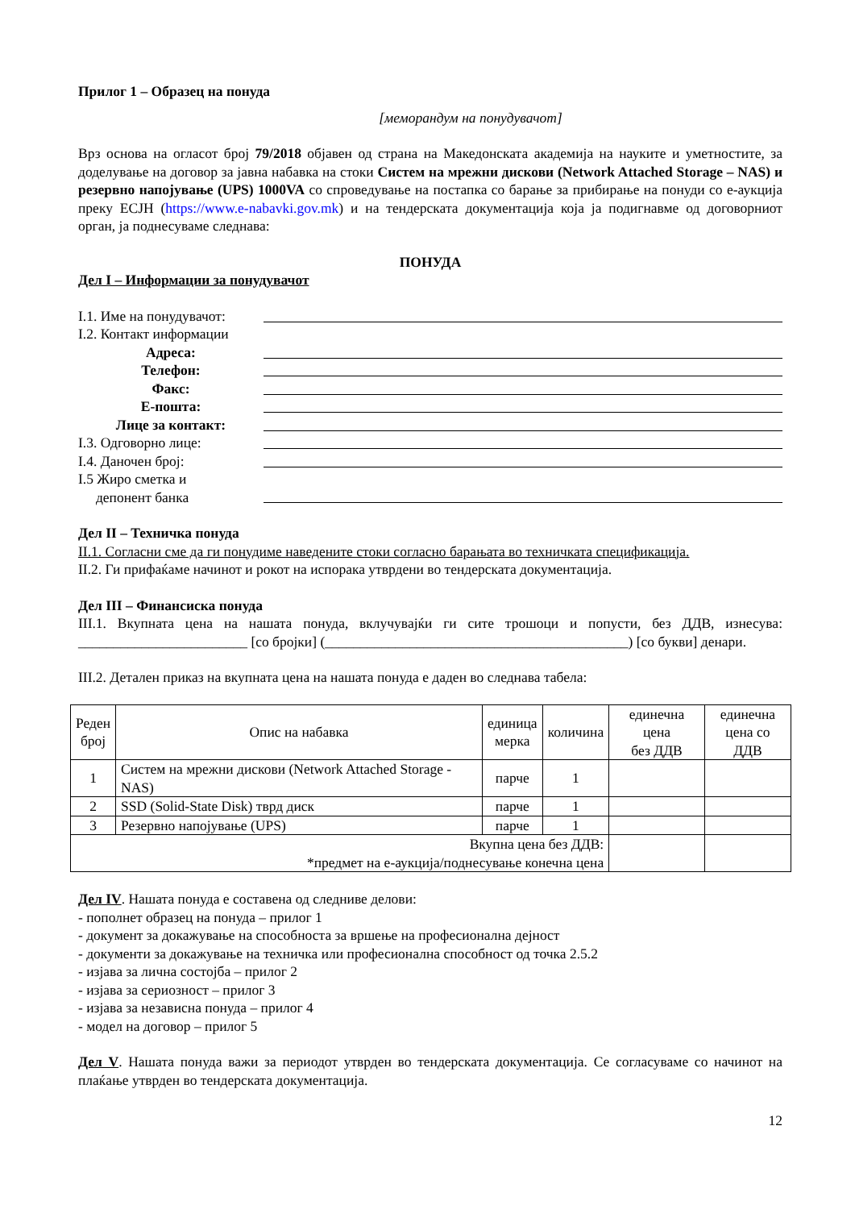Прилог 1 – Образец на понуда
[меморандум на понудувачот]
Врз основа на огласот број 79/2018 објавен од страна на Македонската академија на науките и уметностите, за доделување на договор за јавна набавка на стоки Систем на мрежни дискови (Network Attached Storage – NAS) и резервно напојување (UPS) 1000VA со спроведување на постапка со барање за прибирање на понуди со е-аукција преку ЕСЈН (https://www.e-nabavki.gov.mk) и на тендерската документација која ја подигнавме од договорниот орган, ја поднесуваме следнава:
ПОНУДА
Дел I – Информации за понудувачот
I.1. Име на понудувачот:
I.2. Контакт информации
Адреса:
Телефон:
Факс:
Е-пошта:
Лице за контакт:
I.3. Одговорно лице:
I.4. Даночен број:
I.5 Жиро сметка и
депонент банка
Дел II – Техничка понуда
II.1. Согласни сме да ги понудиме наведените стоки согласно барањата во техничката спецификација.
II.2. Ги прифаќаме начинот и рокот на испорака утврдени во тендерската документација.
Дел III – Финансиска понуда
III.1. Вкупната цена на нашата понуда, вклучувајќи ги сите трошоци и попусти, без ДДВ, изнесува: ________________________ [со бројки] (___________________________________________) [со букви] денари.
III.2. Детален приказ на вкупната цена на нашата понуда е даден во следнава табела:
| Реден број | Опис на набавка | единица мерка | количина | единечна цена без ДДВ | единечна цена со ДДВ |
| --- | --- | --- | --- | --- | --- |
| 1 | Систем на мрежни дискови (Network Attached Storage - NAS) | парче | 1 | | |
| 2 | SSD (Solid-State Disk) тврд диск | парче | 1 | | |
| 3 | Резервно напојување (UPS) | парче | 1 | | |
| Вкупна цена без ДДВ: *предмет на е-аукција/поднесување конечна цена | | | | | |
Дел IV. Нашата понуда е составена од следниве делови:
- пополнет образец на понуда – прилог 1
- документ за докажување на способноста за вршење на професионална дејност
- документи за докажување на техничка или професионална способност од точка 2.5.2
- изјава за лична состојба – прилог 2
- изјава за сериозност – прилог 3
- изјава за независна понуда – прилог 4
- модел на договор – прилог 5
Дел V. Нашата понуда важи за периодот утврден во тендерската документација. Се согласуваме со начинот на плаќање утврден во тендерската документација.
12